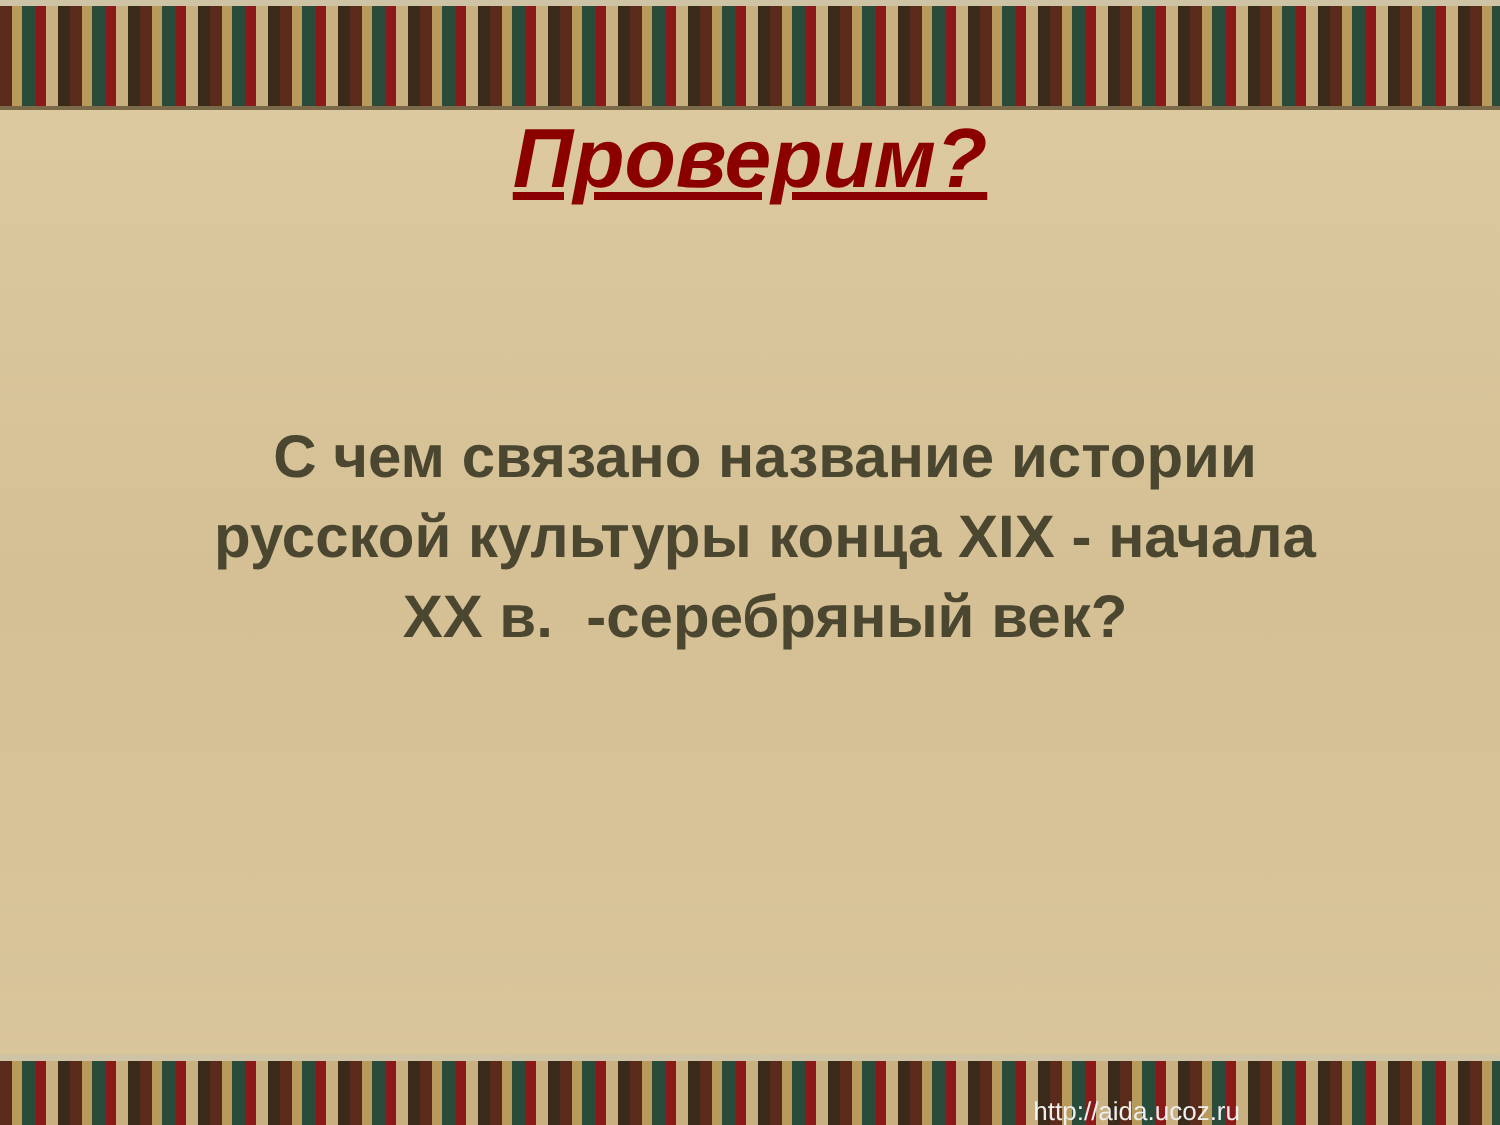Проверим?
С чем связано название истории русской культуры конца XIX - начала XX в. -серебряный век?
http://aida.ucoz.ru